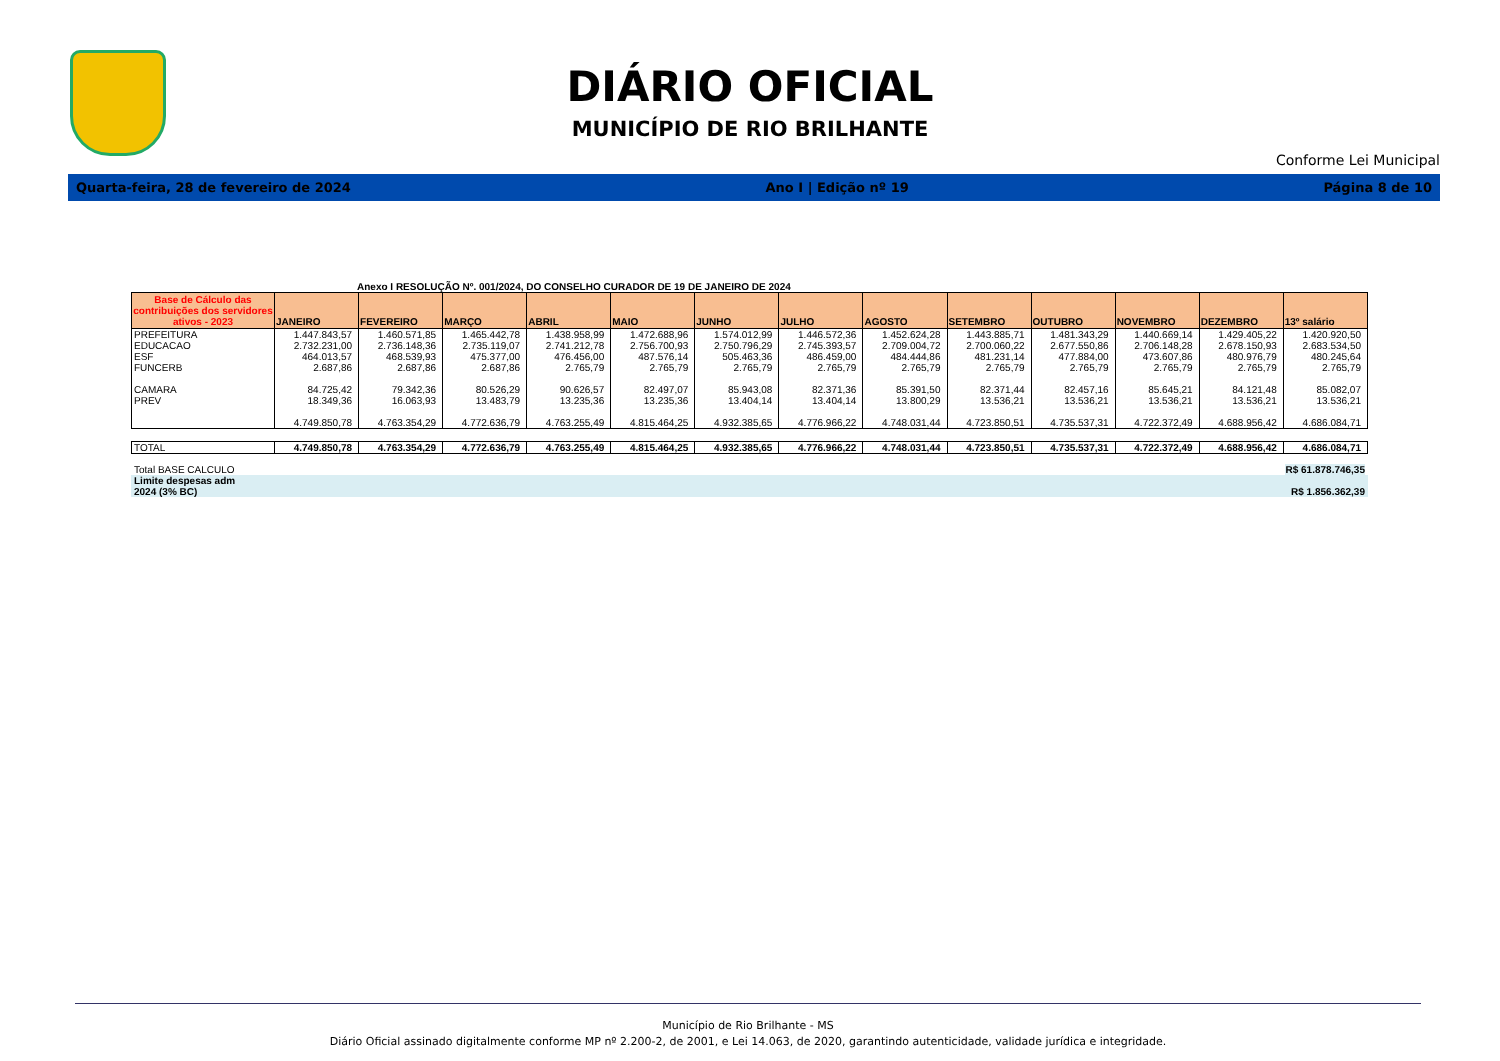DIÁRIO OFICIAL
MUNICÍPIO DE RIO BRILHANTE
Conforme Lei Municipal
Quarta-feira, 28 de fevereiro de 2024 Ano I | Edição nº 19 Página 8 de 10
Anexo I RESOLUÇÃO Nº. 001/2024, DO CONSELHO CURADOR DE 19 DE JANEIRO DE 2024
| Base de Cálculo das contribuições dos servidores ativos - 2023 | JANEIRO | FEVEREIRO | MARÇO | ABRIL | MAIO | JUNHO | JULHO | AGOSTO | SETEMBRO | OUTUBRO | NOVEMBRO | DEZEMBRO | 13º salário |
| --- | --- | --- | --- | --- | --- | --- | --- | --- | --- | --- | --- | --- | --- |
| PREFEITURA | 1.447.843,57 | 1.460.571,85 | 1.465.442,78 | 1.438.958,99 | 1.472.688,96 | 1.574.012,99 | 1.446.572,36 | 1.452.624,28 | 1.443.885,71 | 1.481.343,29 | 1.440.669,14 | 1.429.405,22 | 1.420.920,50 |
| EDUCACAO | 2.732.231,00 | 2.736.148,36 | 2.735.119,07 | 2.741.212,78 | 2.756.700,93 | 2.750.796,29 | 2.745.393,57 | 2.709.004,72 | 2.700.060,22 | 2.677.550,86 | 2.706.148,28 | 2.678.150,93 | 2.683.534,50 |
| ESF | 464.013,57 | 468.539,93 | 475.377,00 | 476.456,00 | 487.576,14 | 505.463,36 | 486.459,00 | 484.444,86 | 481.231,14 | 477.884,00 | 473.607,86 | 480.976,79 | 480.245,64 |
| FUNCERB | 2.687,86 | 2.687,86 | 2.687,86 | 2.765,79 | 2.765,79 | 2.765,79 | 2.765,79 | 2.765,79 | 2.765,79 | 2.765,79 | 2.765,79 | 2.765,79 | 2.765,79 |
| CAMARA | 84.725,42 | 79.342,36 | 80.526,29 | 90.626,57 | 82.497,07 | 85.943,08 | 82.371,36 | 85.391,50 | 82.371,44 | 82.457,16 | 85.645,21 | 84.121,48 | 85.082,07 |
| PREV | 18.349,36 | 16.063,93 | 13.483,79 | 13.235,36 | 13.235,36 | 13.404,14 | 13.404,14 | 13.800,29 | 13.536,21 | 13.536,21 | 13.536,21 | 13.536,21 | 13.536,21 |
| | 4.749.850,78 | 4.763.354,29 | 4.772.636,79 | 4.763.255,49 | 4.815.464,25 | 4.932.385,65 | 4.776.966,22 | 4.748.031,44 | 4.723.850,51 | 4.735.537,31 | 4.722.372,49 | 4.688.956,42 | 4.686.084,71 |
| TOTAL | 4.749.850,78 | 4.763.354,29 | 4.772.636,79 | 4.763.255,49 | 4.815.464,25 | 4.932.385,65 | 4.776.966,22 | 4.748.031,44 | 4.723.850,51 | 4.735.537,31 | 4.722.372,49 | 4.688.956,42 | 4.686.084,71 |
Total BASE CALCULO R$ 61.878.746,35
Limite despesas adm
2024 (3% BC) R$ 1.856.362,39
Município de Rio Brilhante - MS
Diário Oficial assinado digitalmente conforme MP nº 2.200-2, de 2001, e Lei 14.063, de 2020, garantindo autenticidade, validade jurídica e integridade.